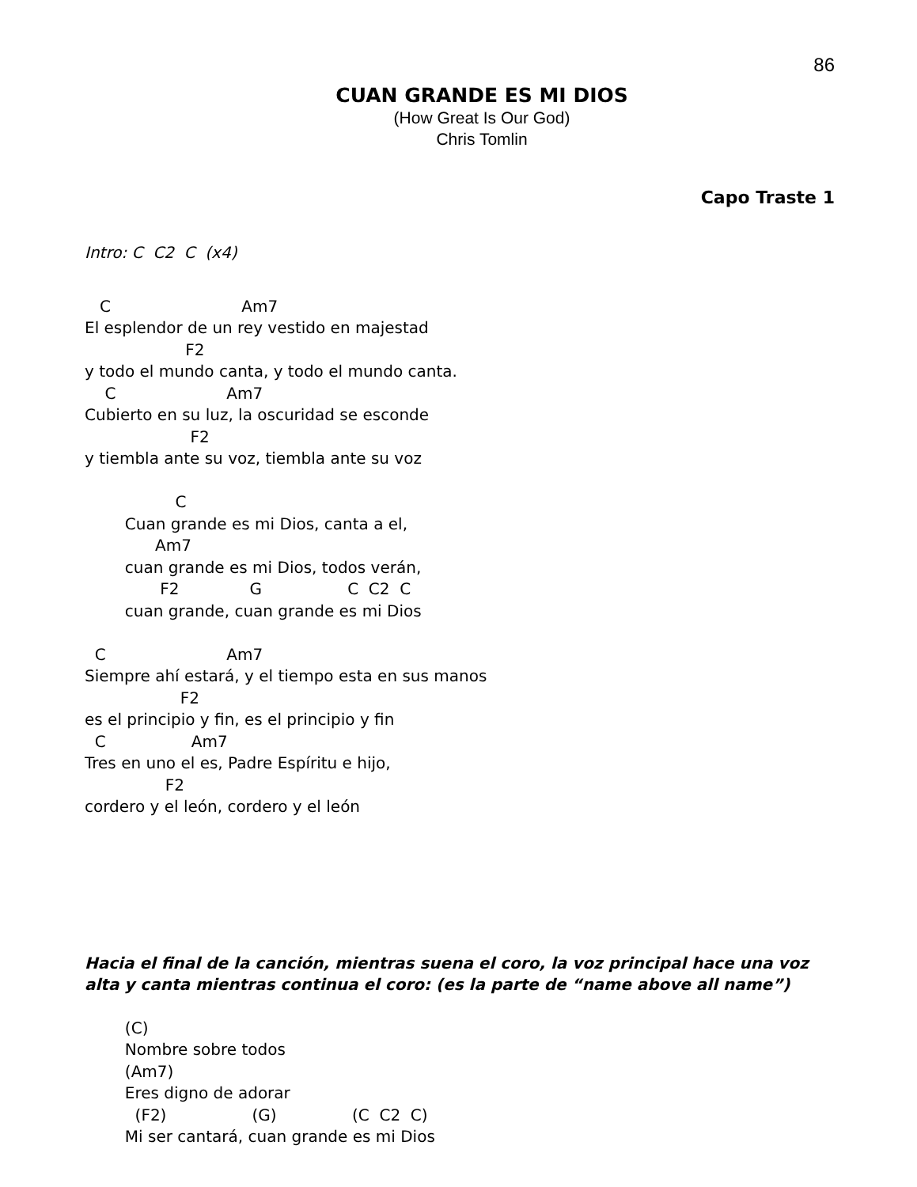86
CUAN GRANDE ES MI DIOS
(How Great Is Our God)
Chris Tomlin
Capo Traste 1
Intro: C C2 C (x4)
C Am7
El esplendor de un rey vestido en majestad
F2
y todo el mundo canta, y todo el mundo canta.
C Am7
Cubierto en su luz, la oscuridad se esconde
F2
y tiembla ante su voz, tiembla ante su voz
C
Cuan grande es mi Dios, canta a el,
Am7
cuan grande es mi Dios, todos verán,
F2 G C C2 C
cuan grande, cuan grande es mi Dios
C Am7
Siempre ahí estará, y el tiempo esta en sus manos
F2
es el principio y fin, es el principio y fin
C Am7
Tres en uno el es, Padre Espíritu e hijo,
F2
cordero y el león, cordero y el león
Hacia el final de la canción, mientras suena el coro, la voz principal hace una voz alta y canta mientras continua el coro: (es la parte de “name above all name”)
(C)
Nombre sobre todos
(Am7)
Eres digno de adorar
(F2) (G) (C C2 C)
Mi ser cantará, cuan grande es mi Dios